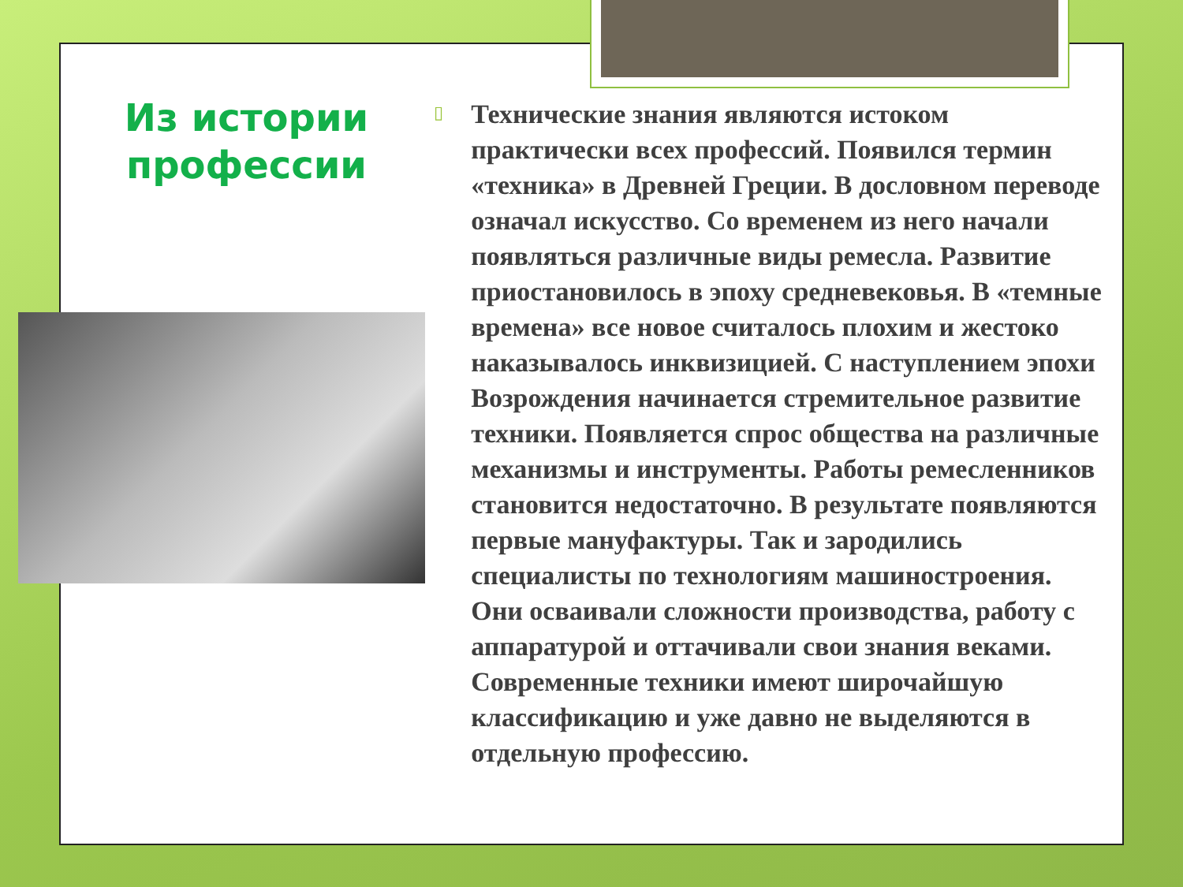Из истории профессии
▯
Технические знания являются истоком практически всех профессий. Появился термин «техника» в Древней Греции. В дословном переводе означал искусство. Со временем из него начали появляться различные виды ремесла. Развитие приостановилось в эпоху средневековья. В «темные времена» все новое считалось плохим и жестоко наказывалось инквизицией. С наступлением эпохи Возрождения начинается стремительное развитие техники. Появляется спрос общества на различные механизмы и инструменты. Работы ремесленников становится недостаточно. В результате появляются первые мануфактуры. Так и зародились специалисты по технологиям машиностроения. Они осваивали сложности производства, работу с аппаратурой и оттачивали свои знания веками. Современные техники имеют широчайшую классификацию и уже давно не выделяются в отдельную профессию.